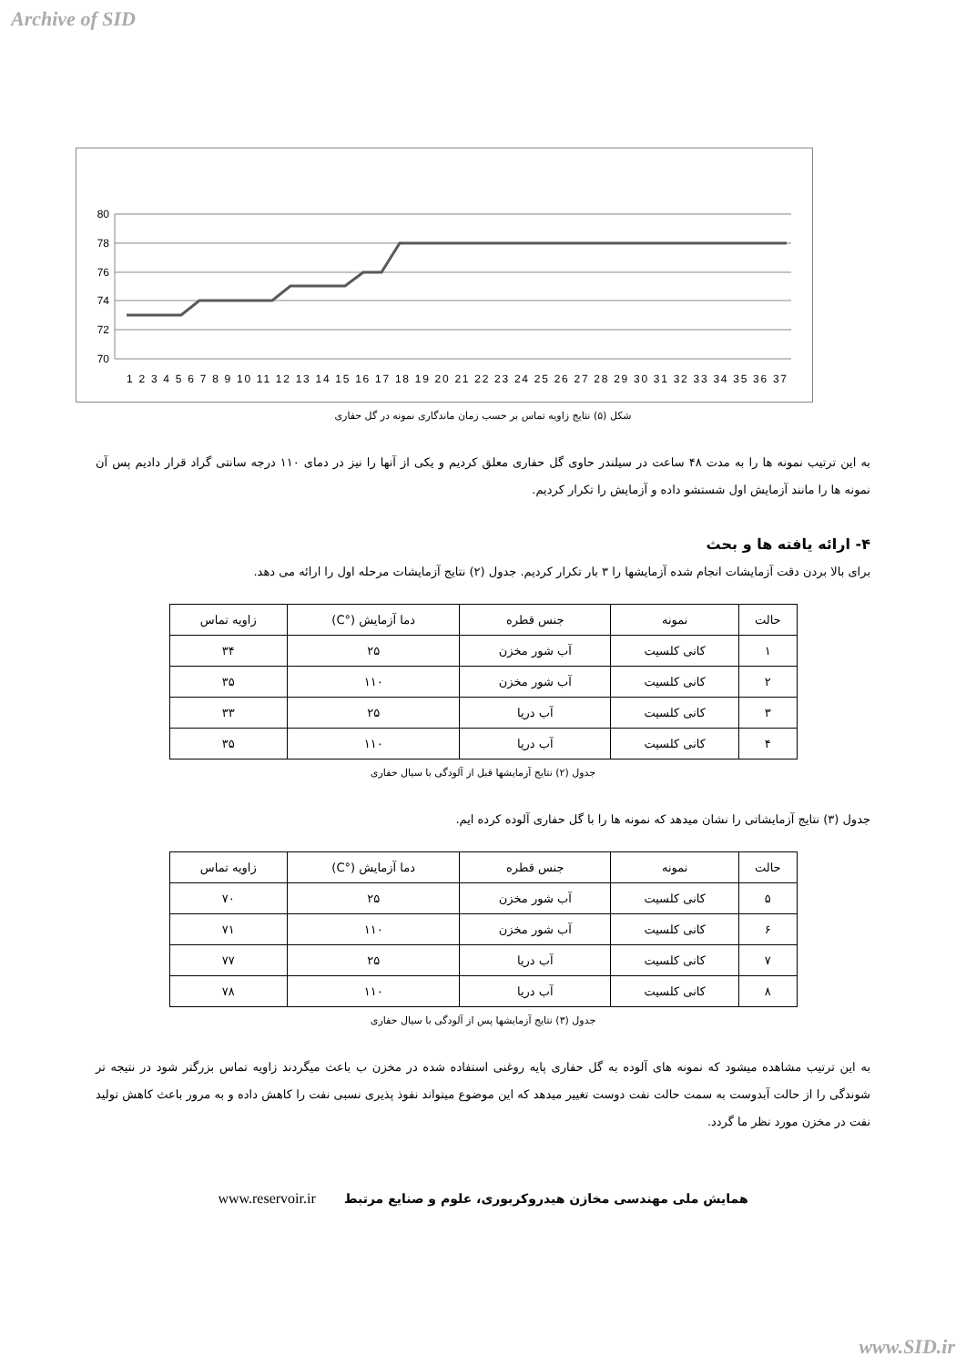Archive of SID
80
78
76
74
72
70
1 2 3 4 5 6 7 8 9 10 11 12 13 14 15 16 17 18 19 20 21 22 23 24 25 26 27 28 29 30 31 32 33 34 35 36 37
شکل (۵) نتایج زاویه تماس بر حسب زمان ماندگاری نمونه در گل حفاری
به این ترتیب نمونه ها را به مدت ۴۸ ساعت در سیلندر حاوی گل حفاری معلق کردیم و یکی از آنها را نیز در دمای ۱۱۰ درجه سانتی گراد قرار دادیم پس آن نمونه ها را مانند آزمایش اول شستشو داده و آزمایش را تکرار کردیم.
۴- ارائه یافته ها و بحث
برای بالا بردن دقت آزمایشات انجام شده آزمایشها را ۳ بار تکرار کردیم. جدول (۲) نتایج آزمایشات مرحله اول را ارائه می دهد.
| حالت | نمونه | جنس قطره | دما آزمایش (°C) | زاویه تماس |
| --- | --- | --- | --- | --- |
| ۱ | کانی کلسیت | آب شور مخزن | ۲۵ | ۳۴ |
| ۲ | کانی کلسیت | آب شور مخزن | ۱۱۰ | ۳۵ |
| ۳ | کانی کلسیت | آب دریا | ۲۵ | ۳۳ |
| ۴ | کانی کلسیت | آب دریا | ۱۱۰ | ۳۵ |
جدول (۲) نتایج آزمایشها قبل از آلودگی با سیال حفاری
جدول (۳) نتایج آزمایشاتی را نشان میدهد که نمونه ها را با گل حفاری آلوده کرده ایم.
| حالت | نمونه | جنس قطره | دما آزمایش (°C) | زاویه تماس |
| --- | --- | --- | --- | --- |
| ۵ | کانی کلسیت | آب شور مخزن | ۲۵ | ۷۰ |
| ۶ | کانی کلسیت | آب شور مخزن | ۱۱۰ | ۷۱ |
| ۷ | کانی کلسیت | آب دریا | ۲۵ | ۷۷ |
| ۸ | کانی کلسیت | آب دریا | ۱۱۰ | ۷۸ |
جدول (۳) نتایج آزمایشها پس از آلودگی با سیال حفاری
به این ترتیب مشاهده میشود که نمونه های آلوده به گل حفاری پایه روغنی استفاده شده در مخزن ب باعث میگردند زاویه تماس بزرگتر شود در نتیجه تر شوندگی را از حالت آبدوست به سمت حالت نفت دوست تغییر میدهد که این موضوع میتواند نفوذ پذیری نسبی نفت را کاهش داده و به مرور باعث کاهش تولید نفت در مخزن مورد نظر ما گردد.
همایش ملی مهندسی مخازن هیدروکربوری، علوم و صنایع مرتبط www.reservoir.ir
www.SID.ir